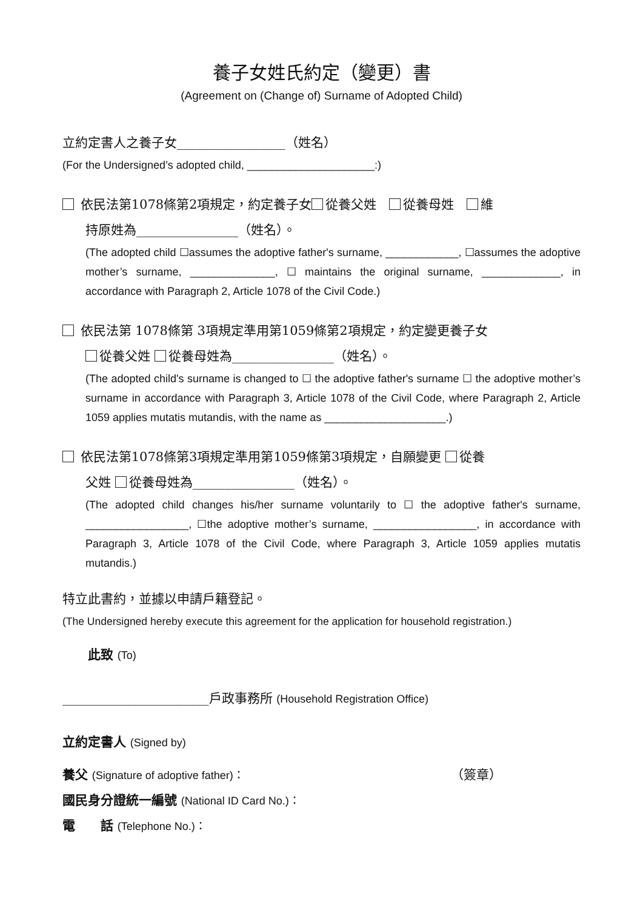養子女姓氏約定（變更）書
(Agreement on (Change of) Surname of Adopted Child)
立約定書人之養子女_________________（姓名）
(For the Undersigned’s adopted child, _____________________:)
依民法第1078條第2項規定，約定養子女 從養父姓　 從養母姓　 維
持原姓為________________（姓名）。
(The adopted child ☐assumes the adoptive father's surname, ____________, ☐assumes the adoptive mother’s surname, ______________, ☐ maintains the original surname, _____________, in accordance with Paragraph 2, Article 1078 of the Civil Code.)
依民法第 1078條第 3項規定準用第1059條第2項規定，約定變更養子女
從養父姓 從養母姓為________________（姓名）。
(The adopted child's surname is changed to ☐ the adoptive father's surname ☐ the adoptive mother’s surname in accordance with Paragraph 3, Article 1078 of the Civil Code, where Paragraph 2, Article 1059 applies mutatis mutandis, with the name as ____________________.)
依民法第1078條第3項規定準用第1059條第3項規定，自願變更 從養
父姓 從養母姓為________________（姓名）。
(The adopted child changes his/her surname voluntarily to ☐ the adoptive father's surname, _________________, ☐the adoptive mother’s surname, _________________, in accordance with Paragraph 3, Article 1078 of the Civil Code, where Paragraph 3, Article 1059 applies mutatis mutandis.)
特立此書約，並據以申請戶籍登記。
(The Undersigned hereby execute this agreement for the application for household registration.)
此致 (To)
_______________________戶政事務所 (Household Registration Office)
立約定書人 (Signed by)
養父 (Signature of adoptive father)： （簽章）
國民身分證統一編號 (National ID Card No.)：
電　　話 (Telephone No.)：